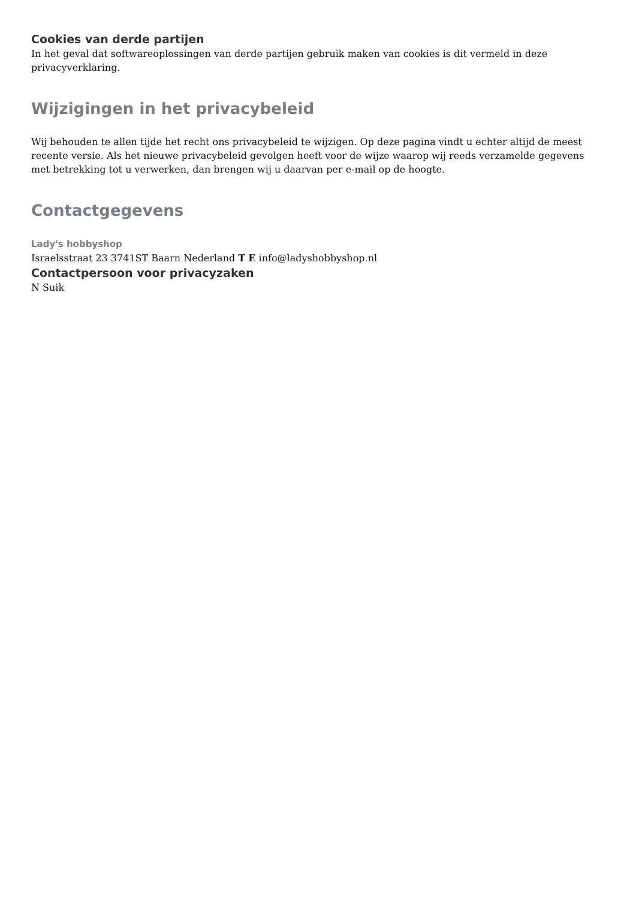Cookies van derde partijen
In het geval dat softwareoplossingen van derde partijen gebruik maken van cookies is dit vermeld in deze privacyverklaring.
Wijzigingen in het privacybeleid
Wij behouden te allen tijde het recht ons privacybeleid te wijzigen. Op deze pagina vindt u echter altijd de meest recente versie. Als het nieuwe privacybeleid gevolgen heeft voor de wijze waarop wij reeds verzamelde gegevens met betrekking tot u verwerken, dan brengen wij u daarvan per e-mail op de hoogte.
Contactgegevens
Lady's hobbyshop
Israelsstraat 23 3741ST Baarn Nederland T E info@ladyshobbyshop.nl
Contactpersoon voor privacyzaken
N Suik